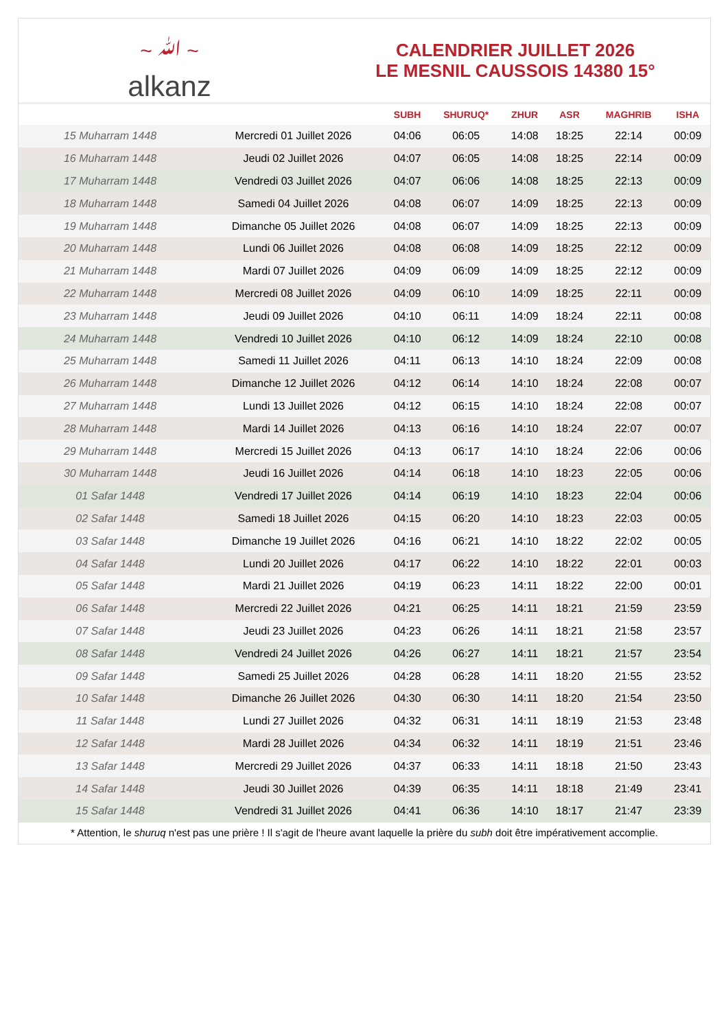~ ﷲ ~
alkanz
CALENDRIER JUILLET 2026
LE MESNIL CAUSSOIS 14380 15°
| | | SUBH | SHURUQ* | ZHUR | ASR | MAGHRIB | ISHA |
| --- | --- | --- | --- | --- | --- | --- | --- |
| 15 Muharram 1448 | Mercredi 01 Juillet 2026 | 04:06 | 06:05 | 14:08 | 18:25 | 22:14 | 00:09 |
| 16 Muharram 1448 | Jeudi 02 Juillet 2026 | 04:07 | 06:05 | 14:08 | 18:25 | 22:14 | 00:09 |
| 17 Muharram 1448 | Vendredi 03 Juillet 2026 | 04:07 | 06:06 | 14:08 | 18:25 | 22:13 | 00:09 |
| 18 Muharram 1448 | Samedi 04 Juillet 2026 | 04:08 | 06:07 | 14:09 | 18:25 | 22:13 | 00:09 |
| 19 Muharram 1448 | Dimanche 05 Juillet 2026 | 04:08 | 06:07 | 14:09 | 18:25 | 22:13 | 00:09 |
| 20 Muharram 1448 | Lundi 06 Juillet 2026 | 04:08 | 06:08 | 14:09 | 18:25 | 22:12 | 00:09 |
| 21 Muharram 1448 | Mardi 07 Juillet 2026 | 04:09 | 06:09 | 14:09 | 18:25 | 22:12 | 00:09 |
| 22 Muharram 1448 | Mercredi 08 Juillet 2026 | 04:09 | 06:10 | 14:09 | 18:25 | 22:11 | 00:09 |
| 23 Muharram 1448 | Jeudi 09 Juillet 2026 | 04:10 | 06:11 | 14:09 | 18:24 | 22:11 | 00:08 |
| 24 Muharram 1448 | Vendredi 10 Juillet 2026 | 04:10 | 06:12 | 14:09 | 18:24 | 22:10 | 00:08 |
| 25 Muharram 1448 | Samedi 11 Juillet 2026 | 04:11 | 06:13 | 14:10 | 18:24 | 22:09 | 00:08 |
| 26 Muharram 1448 | Dimanche 12 Juillet 2026 | 04:12 | 06:14 | 14:10 | 18:24 | 22:08 | 00:07 |
| 27 Muharram 1448 | Lundi 13 Juillet 2026 | 04:12 | 06:15 | 14:10 | 18:24 | 22:08 | 00:07 |
| 28 Muharram 1448 | Mardi 14 Juillet 2026 | 04:13 | 06:16 | 14:10 | 18:24 | 22:07 | 00:07 |
| 29 Muharram 1448 | Mercredi 15 Juillet 2026 | 04:13 | 06:17 | 14:10 | 18:24 | 22:06 | 00:06 |
| 30 Muharram 1448 | Jeudi 16 Juillet 2026 | 04:14 | 06:18 | 14:10 | 18:23 | 22:05 | 00:06 |
| 01 Safar 1448 | Vendredi 17 Juillet 2026 | 04:14 | 06:19 | 14:10 | 18:23 | 22:04 | 00:06 |
| 02 Safar 1448 | Samedi 18 Juillet 2026 | 04:15 | 06:20 | 14:10 | 18:23 | 22:03 | 00:05 |
| 03 Safar 1448 | Dimanche 19 Juillet 2026 | 04:16 | 06:21 | 14:10 | 18:22 | 22:02 | 00:05 |
| 04 Safar 1448 | Lundi 20 Juillet 2026 | 04:17 | 06:22 | 14:10 | 18:22 | 22:01 | 00:03 |
| 05 Safar 1448 | Mardi 21 Juillet 2026 | 04:19 | 06:23 | 14:11 | 18:22 | 22:00 | 00:01 |
| 06 Safar 1448 | Mercredi 22 Juillet 2026 | 04:21 | 06:25 | 14:11 | 18:21 | 21:59 | 23:59 |
| 07 Safar 1448 | Jeudi 23 Juillet 2026 | 04:23 | 06:26 | 14:11 | 18:21 | 21:58 | 23:57 |
| 08 Safar 1448 | Vendredi 24 Juillet 2026 | 04:26 | 06:27 | 14:11 | 18:21 | 21:57 | 23:54 |
| 09 Safar 1448 | Samedi 25 Juillet 2026 | 04:28 | 06:28 | 14:11 | 18:20 | 21:55 | 23:52 |
| 10 Safar 1448 | Dimanche 26 Juillet 2026 | 04:30 | 06:30 | 14:11 | 18:20 | 21:54 | 23:50 |
| 11 Safar 1448 | Lundi 27 Juillet 2026 | 04:32 | 06:31 | 14:11 | 18:19 | 21:53 | 23:48 |
| 12 Safar 1448 | Mardi 28 Juillet 2026 | 04:34 | 06:32 | 14:11 | 18:19 | 21:51 | 23:46 |
| 13 Safar 1448 | Mercredi 29 Juillet 2026 | 04:37 | 06:33 | 14:11 | 18:18 | 21:50 | 23:43 |
| 14 Safar 1448 | Jeudi 30 Juillet 2026 | 04:39 | 06:35 | 14:11 | 18:18 | 21:49 | 23:41 |
| 15 Safar 1448 | Vendredi 31 Juillet 2026 | 04:41 | 06:36 | 14:10 | 18:17 | 21:47 | 23:39 |
* Attention, le shuruq n'est pas une prière ! Il s'agit de l'heure avant laquelle la prière du subh doit être impérativement accomplie.